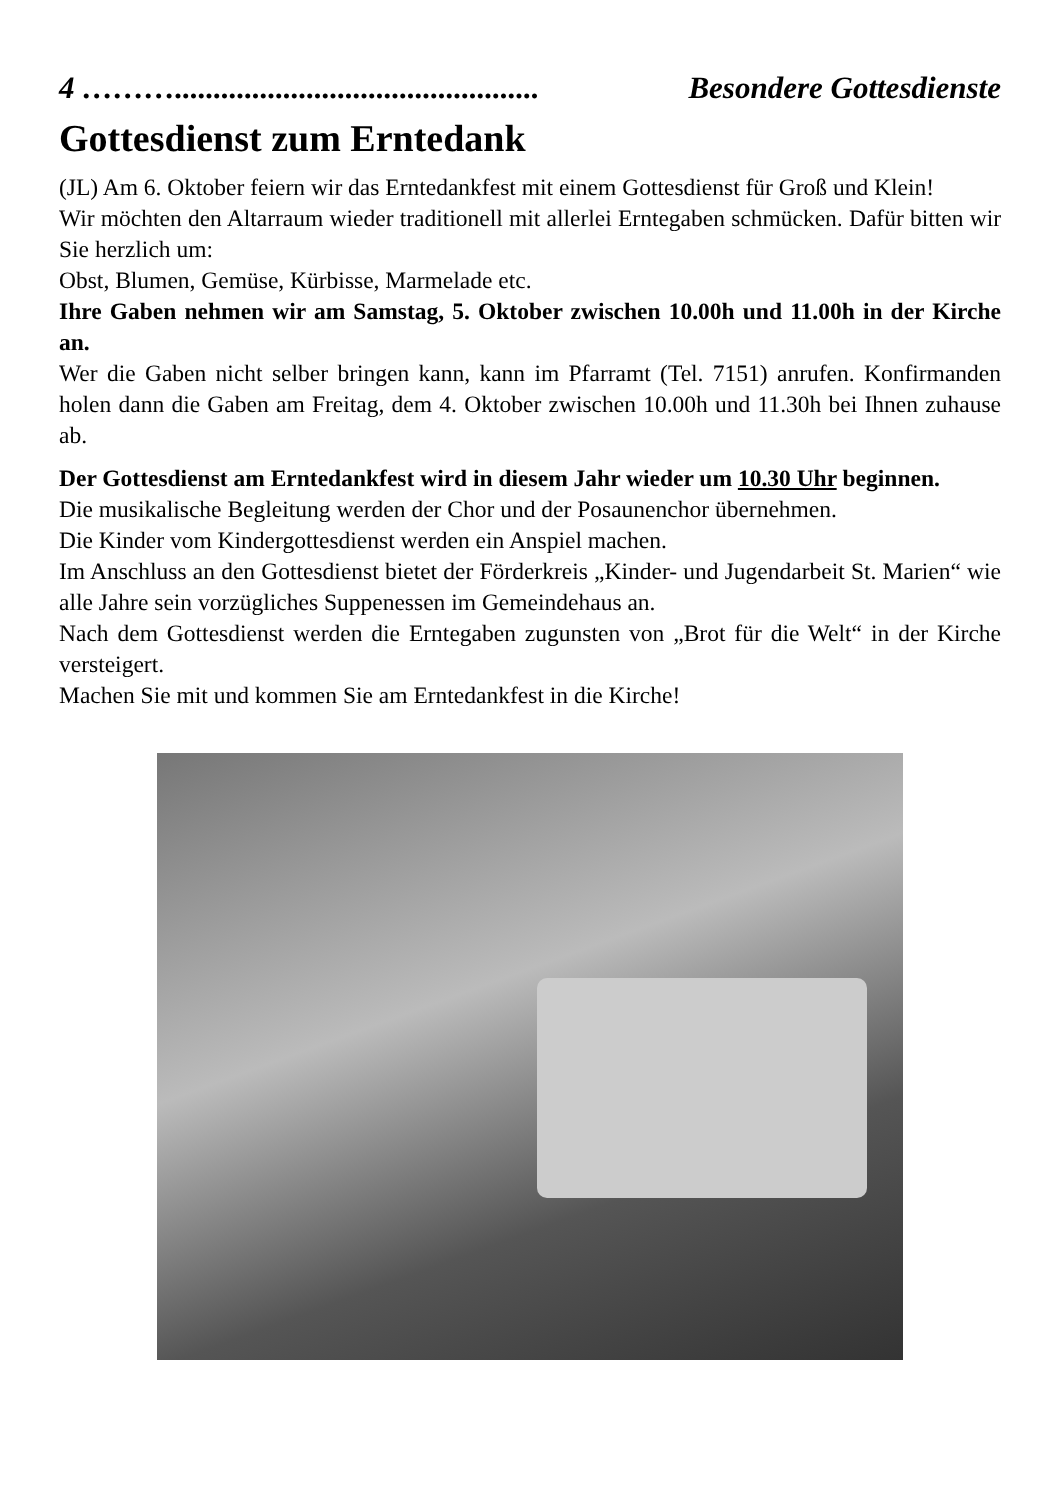4 ………............................................... Besondere Gottesdienste
Gottesdienst zum Erntedank
(JL) Am 6. Oktober feiern wir das Erntedankfest mit einem Gottesdienst für Groß und Klein!
Wir möchten den Altarraum wieder traditionell mit allerlei Erntegaben schmücken. Dafür bitten wir Sie herzlich um:
Obst, Blumen, Gemüse, Kürbisse, Marmelade etc.
Ihre Gaben nehmen wir am Samstag, 5. Oktober zwischen 10.00h und 11.00h in der Kirche an.
Wer die Gaben nicht selber bringen kann, kann im Pfarramt (Tel. 7151) anrufen. Konfirmanden holen dann die Gaben am Freitag, dem 4. Oktober zwischen 10.00h und 11.30h bei Ihnen zuhause ab.
Der Gottesdienst am Erntedankfest wird in diesem Jahr wieder um 10.30 Uhr beginnen.
Die musikalische Begleitung werden der Chor und der Posaunenchor übernehmen.
Die Kinder vom Kindergottesdienst werden ein Anspiel machen.
Im Anschluss an den Gottesdienst bietet der Förderkreis „Kinder- und Jugendarbeit St. Marien“ wie alle Jahre sein vorzügliches Suppenessen im Gemeindehaus an.
Nach dem Gottesdienst werden die Erntegaben zugunsten von „Brot für die Welt“ in der Kirche versteigert.
Machen Sie mit und kommen Sie am Erntedankfest in die Kirche!